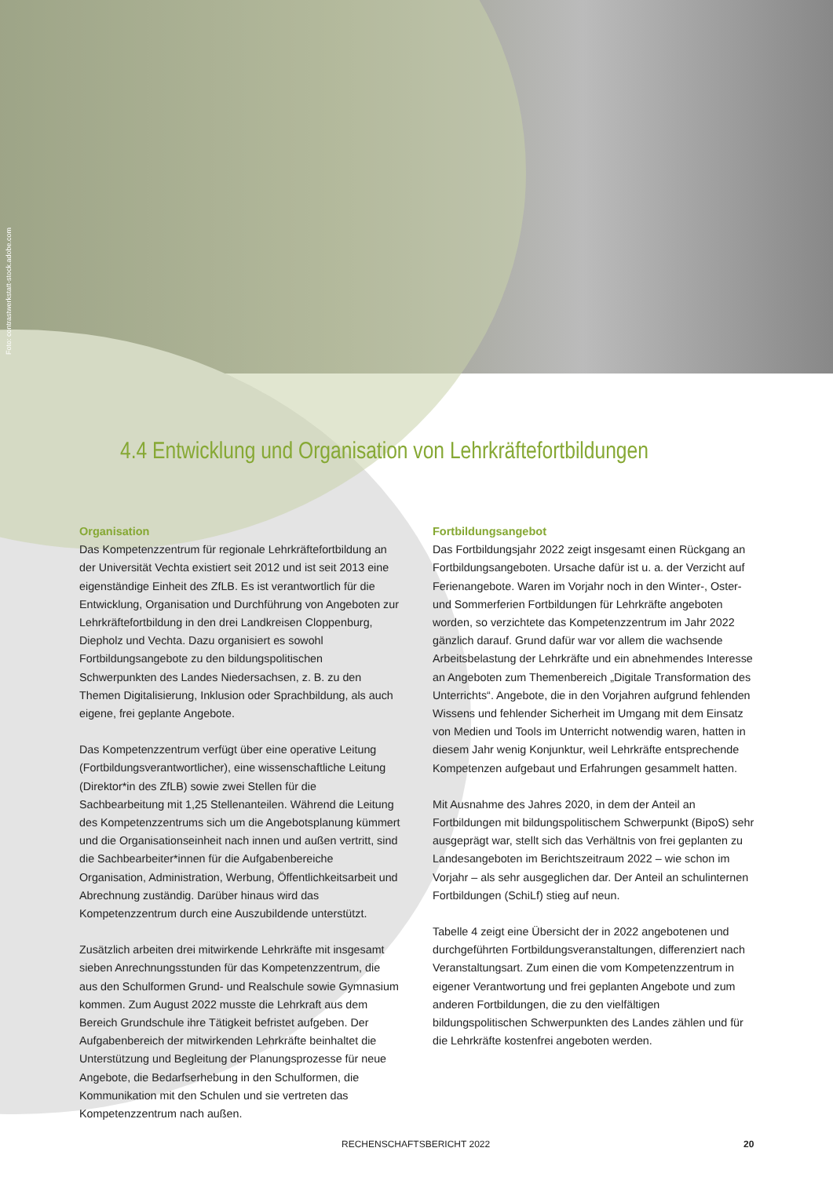Foto: contrastwerkstatt-stock.adobe.com
4.4 Entwicklung und Organisation von Lehrkräftefortbildungen
Organisation
Das Kompetenzzentrum für regionale Lehrkräftefortbildung an der Universität Vechta existiert seit 2012 und ist seit 2013 eine eigenständige Einheit des ZfLB. Es ist verantwortlich für die Entwicklung, Organisation und Durchführung von Angeboten zur Lehrkräftefortbildung in den drei Landkreisen Cloppenburg, Diepholz und Vechta. Dazu organisiert es sowohl Fortbildungsangebote zu den bildungspolitischen Schwerpunkten des Landes Niedersachsen, z. B. zu den Themen Digitalisierung, Inklusion oder Sprachbildung, als auch eigene, frei geplante Angebote.
Das Kompetenzzentrum verfügt über eine operative Leitung (Fortbildungsverantwortlicher), eine wissenschaftliche Leitung (Direktor*in des ZfLB) sowie zwei Stellen für die Sachbearbeitung mit 1,25 Stellenanteilen. Während die Leitung des Kompetenzzentrums sich um die Angebotsplanung kümmert und die Organisationseinheit nach innen und außen vertritt, sind die Sachbearbeiter*innen für die Aufgabenbereiche Organisation, Administration, Werbung, Öffentlichkeitsarbeit und Abrechnung zuständig. Darüber hinaus wird das Kompetenzzentrum durch eine Auszubildende unterstützt.
Zusätzlich arbeiten drei mitwirkende Lehrkräfte mit insgesamt sieben Anrechnungsstunden für das Kompetenzzentrum, die aus den Schulformen Grund- und Realschule sowie Gymnasium kommen. Zum August 2022 musste die Lehrkraft aus dem Bereich Grundschule ihre Tätigkeit befristet aufgeben. Der Aufgabenbereich der mitwirkenden Lehrkräfte beinhaltet die Unterstützung und Begleitung der Planungsprozesse für neue Angebote, die Bedarfserhebung in den Schulformen, die Kommunikation mit den Schulen und sie vertreten das Kompetenzzentrum nach außen.
Fortbildungsangebot
Das Fortbildungsjahr 2022 zeigt insgesamt einen Rückgang an Fortbildungsangeboten. Ursache dafür ist u. a. der Verzicht auf Ferienangebote. Waren im Vorjahr noch in den Winter-, Oster- und Sommerferien Fortbildungen für Lehrkräfte angeboten worden, so verzichtete das Kompetenzzentrum im Jahr 2022 gänzlich darauf. Grund dafür war vor allem die wachsende Arbeitsbelastung der Lehrkräfte und ein abnehmendes Interesse an Angeboten zum Themenbereich „Digitale Transformation des Unterrichts“. Angebote, die in den Vorjahren aufgrund fehlenden Wissens und fehlender Sicherheit im Umgang mit dem Einsatz von Medien und Tools im Unterricht notwendig waren, hatten in diesem Jahr wenig Konjunktur, weil Lehrkräfte entsprechende Kompetenzen aufgebaut und Erfahrungen gesammelt hatten.
Mit Ausnahme des Jahres 2020, in dem der Anteil an Fortbildungen mit bildungspolitischem Schwerpunkt (BipoS) sehr ausgeprägt war, stellt sich das Verhältnis von frei geplanten zu Landesangeboten im Berichtszeitraum 2022 – wie schon im Vorjahr – als sehr ausgeglichen dar. Der Anteil an schulinternen Fortbildungen (SchiLf) stieg auf neun.
Tabelle 4 zeigt eine Übersicht der in 2022 angebotenen und durchgeführten Fortbildungsveranstaltungen, differenziert nach Veranstaltungsart. Zum einen die vom Kompetenzzentrum in eigener Verantwortung und frei geplanten Angebote und zum anderen Fortbildungen, die zu den vielfältigen bildungspolitischen Schwerpunkten des Landes zählen und für die Lehrkräfte kostenfrei angeboten werden.
RECHENSCHAFTSBERICHT 2022 20